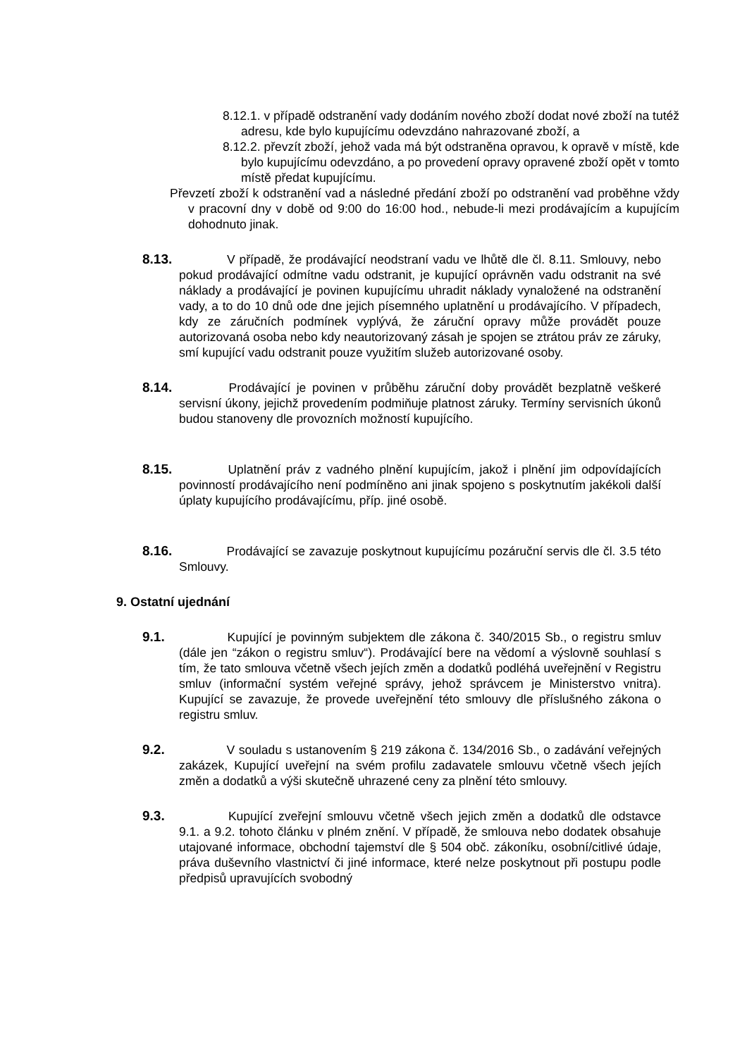8.12.1. v případě odstranění vady dodáním nového zboží dodat nové zboží na tutéž adresu, kde bylo kupujícímu odevzdáno nahrazované zboží, a
8.12.2. převzít zboží, jehož vada má být odstraněna opravou, k opravě v místě, kde bylo kupujícímu odevzdáno, a po provedení opravy opravené zboží opět v tomto místě předat kupujícímu.
Převzetí zboží k odstranění vad a následné předání zboží po odstranění vad proběhne vždy v pracovní dny v době od 9:00 do 16:00 hod., nebude-li mezi prodávajícím a kupujícím dohodnuto jinak.
8.13. V případě, že prodávající neodstraní vadu ve lhůtě dle čl. 8.11. Smlouvy, nebo pokud prodávající odmítne vadu odstranit, je kupující oprávněn vadu odstranit na své náklady a prodávající je povinen kupujícímu uhradit náklady vynaložené na odstranění vady, a to do 10 dnů ode dne jejich písemného uplatnění u prodávajícího. V případech, kdy ze záručních podmínek vyplývá, že záruční opravy může provádět pouze autorizovaná osoba nebo kdy neautorizovaný zásah je spojen se ztrátou práv ze záruky, smí kupující vadu odstranit pouze využitím služeb autorizované osoby.
8.14. Prodávající je povinen v průběhu záruční doby provádět bezplatně veškeré servisní úkony, jejichž provedením podmiňuje platnost záruky. Termíny servisních úkonů budou stanoveny dle provozních možností kupujícího.
8.15. Uplatnění práv z vadného plnění kupujícím, jakož i plnění jim odpovídajících povinností prodávajícího není podmíněno ani jinak spojeno s poskytnutím jakékoli další úplaty kupujícího prodávajícímu, příp. jiné osobě.
8.16. Prodávající se zavazuje poskytnout kupujícímu pozáruční servis dle čl. 3.5 této Smlouvy.
9. Ostatní ujednání
9.1. Kupující je povinným subjektem dle zákona č. 340/2015 Sb., o registru smluv (dále jen “zákon o registru smluv“). Prodávající bere na vědomí a výslovně souhlasí s tím, že tato smlouva včetně všech jejích změn a dodatků podléhá uveřejnění v Registru smluv (informační systém veřejné správy, jehož správcem je Ministerstvo vnitra). Kupující se zavazuje, že provede uveřejnění této smlouvy dle příslušného zákona o registru smluv.
9.2. V souladu s ustanovením § 219 zákona č. 134/2016 Sb., o zadávání veřejných zakázek, Kupující uveřejní na svém profilu zadavatele smlouvu včetně všech jejích změn a dodatků a výši skutečně uhrazené ceny za plnění této smlouvy.
9.3. Kupující zveřejní smlouvu včetně všech jejich změn a dodatků dle odstavce 9.1. a 9.2. tohoto článku v plném znění. V případě, že smlouva nebo dodatek obsahuje utajované informace, obchodní tajemství dle § 504 obč. zákoníku, osobní/citlivé údaje, práva duševního vlastnictví či jiné informace, které nelze poskytnout při postupu podle předpisů upravujících svobodný